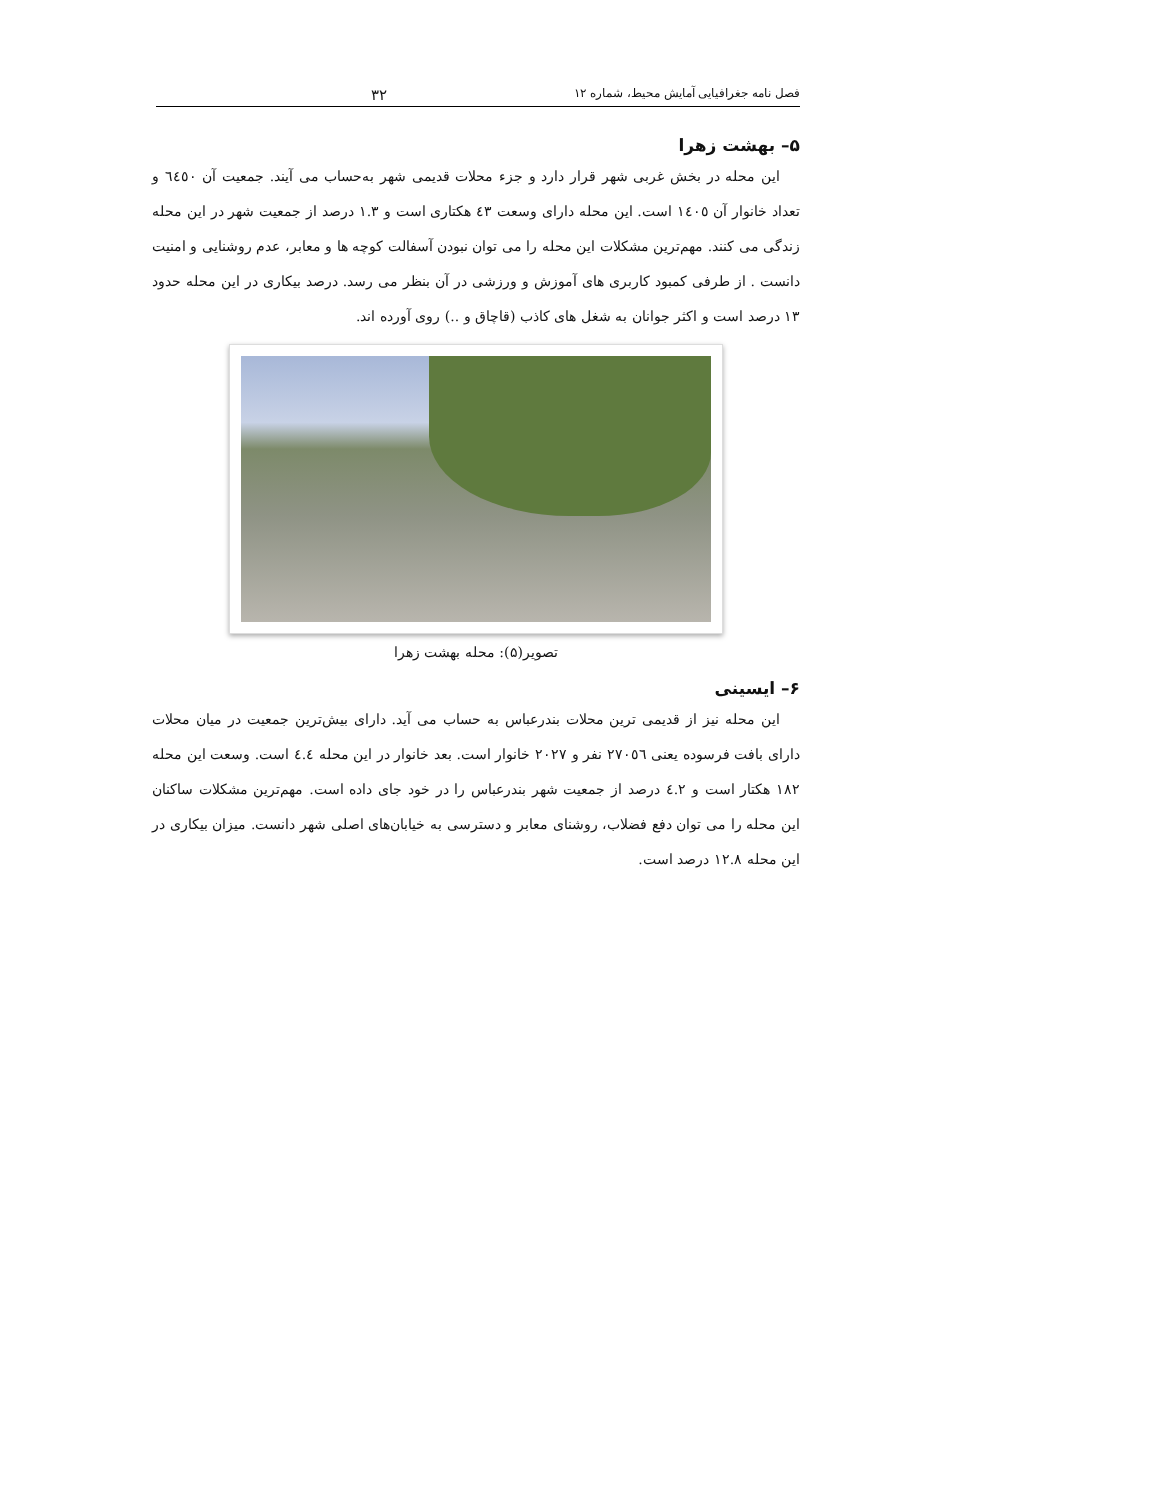فصل نامه جغرافیایی آمایش محیط، شماره ۱۲ ۳۲
۵– بهشت زهرا
این محله در بخش غربی شهر قرار دارد و جزء محلات قدیمی شهر به‌حساب می آیند. جمعیت آن ٦٤٥٠ و تعداد خانوار آن ١٤٠٥ است. این محله دارای وسعت ٤٣ هکتاری است و ١.٣ درصد از جمعیت شهر در این محله زندگی می کنند. مهم‌ترین مشکلات این محله را می توان نبودن آسفالت کوچه ها و معابر، عدم روشنایی و امنیت دانست . از طرفی کمبود کاربری های آموزش و ورزشی در آن بنظر می رسد. درصد بیکاری در این محله حدود ١٣ درصد است و اکثر جوانان به شغل های کاذب (قاچاق و ..) روی آورده اند.
تصویر(۵): محله بهشت زهرا
۶– ایسینی
این محله نیز از قدیمی ترین محلات بندرعباس به حساب می آید. دارای بیش‌ترین جمعیت در میان محلات دارای بافت فرسوده یعنی ٢٧٠٥٦ نفر و ٢٠٢٧ خانوار است. بعد خانوار در این محله ٤.٤ است. وسعت این محله ١٨٢ هکتار است و ٤.٢ درصد از جمعیت شهر بندرعباس را در خود جای داده است. مهم‌ترین مشکلات ساکنان این محله را می توان دفع فضلاب، روشنای معابر و دسترسی به خیابان‌های اصلی شهر دانست. میزان بیکاری در این محله ١٢.٨ درصد است.